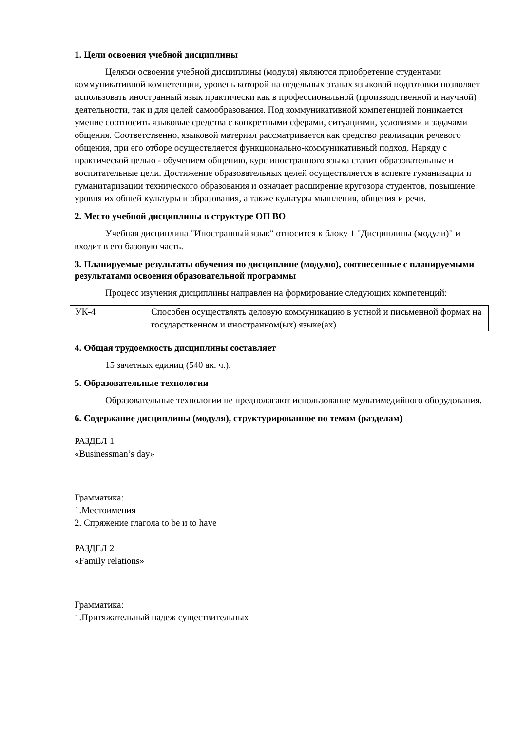1. Цели освоения учебной дисциплины
Целями освоения учебной дисциплины (модуля) являются приобретение студентами коммуникативной компетенции, уровень которой на отдельных этапах языковой подготовки позволяет использовать иностранный язык практически как в профессиональной (производственной и научной) деятельности, так и для целей самообразования. Под коммуникативной компетенцией понимается умение соотносить языковые средства с конкретными сферами, ситуациями, условиями и задачами общения. Соответственно, языковой материал рассматривается как средство реализации речевого общения, при его отборе осуществляется функционально-коммуникативный подход. Наряду с практической целью - обучением общению, курс иностранного языка ставит образовательные и воспитательные цели. Достижение образовательных целей осуществляется в аспекте гуманизации и гуманитаризации технического образования и означает расширение кругозора студентов, повышение уровня их обшей культуры и образования, а также культуры мышления, общения и речи.
2. Место учебной дисциплины в структуре ОП ВО
Учебная дисциплина "Иностранный язык" относится к блоку 1 "Дисциплины (модули)" и входит в его базовую часть.
3. Планируемые результаты обучения по дисциплине (модулю), соотнесенные с планируемыми результатами освоения образовательной программы
Процесс изучения дисциплины направлен на формирование следующих компетенций:
| УК-4 | Способен осуществлять деловую коммуникацию в устной и письменной формах на государственном и иностранном(ых) языке(ах) |
4. Общая трудоемкость дисциплины составляет
15 зачетных единиц (540 ак. ч.).
5. Образовательные технологии
Образовательные технологии не предполагают использование мультимедийного оборудования.
6. Содержание дисциплины (модуля), структурированное по темам (разделам)
РАЗДЕЛ 1
«Businessman’s day»
Грамматика:
1.Местоимения
2. Спряжение глагола to be и to have
РАЗДЕЛ 2
«Family relations»
Грамматика:
1.Притяжательный падеж существительных